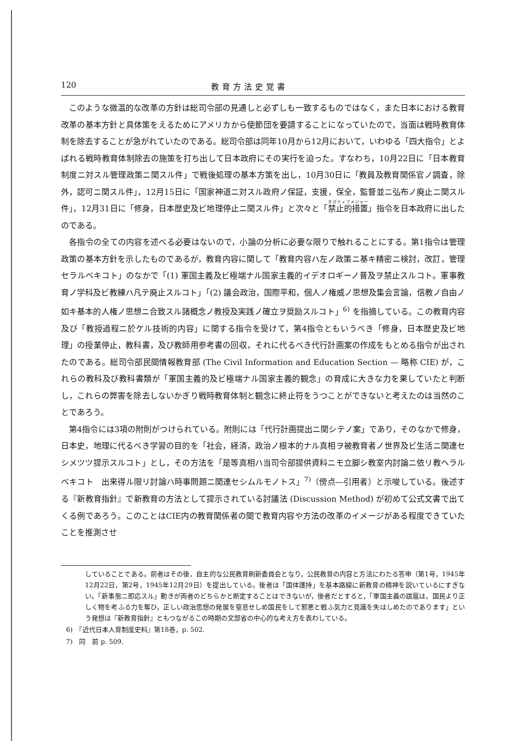120 教育方法史覚書
このような微温的な改革の方針は総司令部の見通しと必ずしも一致するものではなく，また日本における教育改革の基本方針と具体策をえるためにアメリカから使節団を要請することになっていたので，当面は戦時教育体制を除去することが急がれていたのである。総司令部は同年10月から12月において，いわゆる「四大指令」とよばれる戦時教育体制除去の施策を打ち出して日本政府にその実行を迫った。すなわち，10月22日に「日本教育制度ニ対スル管理政策ニ関スル件」で戦後処理の基本方策を出し，10月30日に「教員及教育関係官ノ調査，除外，認可ニ関スル件」，12月15日に「国家神道ニ対スル政府ノ保証，支援，保全，監督並ニ弘布ノ廃止ニ関スル件」，12月31日に「修身，日本歴史及ビ地理停止ニ関スル件」と次々と「禁止的措置」指令を日本政府に出したのである。
各指令の全ての内容を述べる必要はないので，小論の分析に必要な限りで触れることにする。第1指令は管理政策の基本方針を示したものであるが，教育内容に関して「教育内容ハ左ノ政策ニ基キ精密ニ検討，改訂，管理セラルベキコト」のなかで「(1) 軍国主義及ビ極端ナル国家主義的イデオロギーノ普及ヲ禁止スルコト。軍事教育ノ学科及ビ教練ハ凡テ廃止スルコト」「(2) 議会政治，国際平和，個人ノ権威ノ思想及集会言論，信教ノ自由ノ如キ基本的人権ノ思想ニ合致スル諸概念ノ教授及実践ノ確立ヲ奨励スルコト」<sup>6)</sup> を指摘している。この教育内容及び「教授過程ニ於ケル技術的内容」に関する指令を受けて，第4指令ともいうべき「修身，日本歴史及ビ地理」の授業停止，教科書，及び教師用参考書の回収，それに代るべき代行計画案の作成をもとめる指令が出されたのである。総司令部民間情報教育部 (The Civil Information and Education Section — 略称 CIE) が，これらの教科及び教科書類が「軍国主義的及ビ極端ナル国家主義的観念」の育成に大きな力を果していたと判断し，これらの弊害を除去しないかぎり戦時教育体制と観念に終止符をうつことができないと考えたのは当然のことであろう。
第4指令には3項の附則がつけられている。附則には「代行計画提出ニ関シテノ案」であり，そのなかで修身，日本史，地理に代るべき学習の目的を「社会，経済，政治ノ根本的ナル真相ヲ被教育者ノ世界及ビ生活ニ関連セシメツツ提示スルコト」とし，その方法を「是等真相ハ当司令部提供資料ニモ立脚シ教室内討論ニ依リ教ヘラルベキコト　出来得ル限リ討論ハ時事問題ニ関連セシムルモノトス」<sup>7)</sup>（傍点―引用者）と示唆している。後述する『新教育指針』で新教育の方法として提示されている討議法 (Discussion Method) が初めて公式文書で出てくる例であろう。このことはCIE内の教育関係者の間で教育内容や方法の改革のイメージがある程度できていたことを推測させ
していることである。前者はその後，自主的な公民教育刷新委員会となり，公民教育の内容と方法にわたる答申（第1号，1945年12月22日，第2号，1945年12月29日）を提出している。後者は「国体護持」を基本路線に新教育の精神を説いているにすぎない。「新事態ニ即応スル」動きが両者のどちらかと断定することはできないが，後者だとすると，「軍国主義の跋扈は，国民より正しく物を考ふる力を奪ひ，正しい政治思想の発展を窒息せしめ国民をして邪悪と戦ふ気力と見識を失はしめたのであります」という発想は『新教育指針』ともつながるこの時期の文部省の中心的な考え方を表わしている。
6)　『近代日本人育制度史料』第18巻，p. 502.
7)　同　前 p. 509.